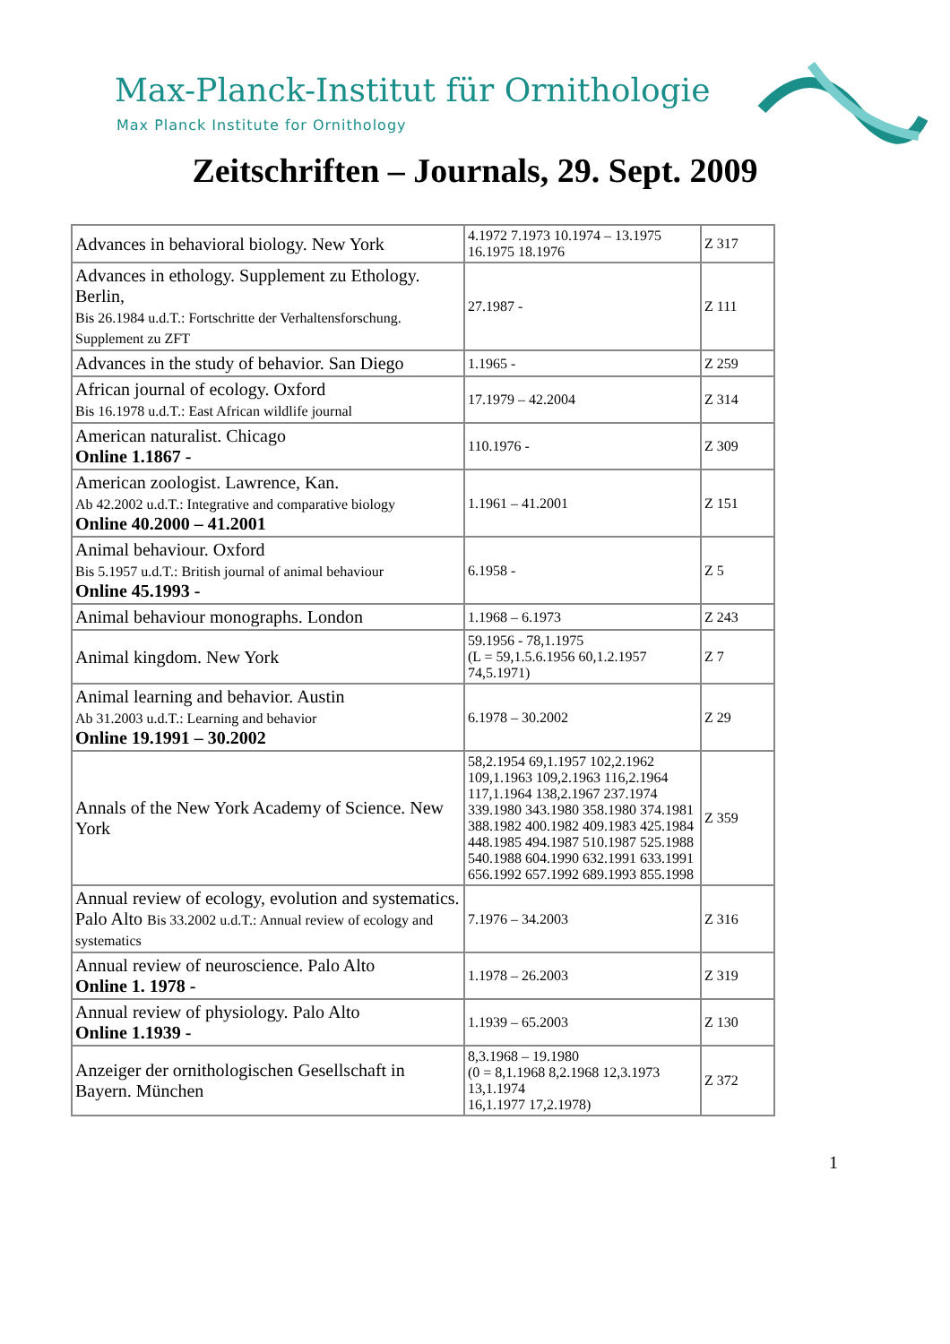Max-Planck-Institut für Ornithologie
Max Planck Institute for Ornithology
Zeitschriften – Journals, 29. Sept. 2009
| Advances in behavioral biology. New York | 4.1972 7.1973 10.1974 – 13.1975 16.1975 18.1976 | Z 317 |
| Advances in ethology. Supplement zu Ethology. Berlin, Bis 26.1984 u.d.T.: Fortschritte der Verhaltensforschung. Supplement zu ZFT | 27.1987 - | Z 111 |
| Advances in the study of behavior. San Diego | 1.1965 - | Z 259 |
| African journal of ecology. Oxford Bis 16.1978 u.d.T.: East African wildlife journal | 17.1979 – 42.2004 | Z 314 |
| American naturalist. Chicago Online 1.1867 - | 110.1976 - | Z 309 |
| American zoologist. Lawrence, Kan. Ab 42.2002 u.d.T.: Integrative and comparative biology Online 40.2000 – 41.2001 | 1.1961 – 41.2001 | Z 151 |
| Animal behaviour. Oxford Bis 5.1957 u.d.T.: British journal of animal behaviour Online 45.1993 - | 6.1958 - | Z 5 |
| Animal behaviour monographs. London | 1.1968 – 6.1973 | Z 243 |
| Animal kingdom. New York | 59.1956 - 78,1.1975 (L = 59,1.5.6.1956 60,1.2.1957 74,5.1971) | Z 7 |
| Animal learning and behavior. Austin Ab 31.2003 u.d.T.: Learning and behavior Online 19.1991 – 30.2002 | 6.1978 – 30.2002 | Z 29 |
| Annals of the New York Academy of Science. New York | 58,2.1954 69,1.1957 102,2.1962 109,1.1963 109,2.1963 116,2.1964 117,1.1964 138,2.1967 237.1974 339.1980 343.1980 358.1980 374.1981 388.1982 400.1982 409.1983 425.1984 448.1985 494.1987 510.1987 525.1988 540.1988 604.1990 632.1991 633.1991 656.1992 657.1992 689.1993 855.1998 | Z 359 |
| Annual review of ecology, evolution and systematics. Palo Alto Bis 33.2002 u.d.T.: Annual review of ecology and systematics | 7.1976 – 34.2003 | Z 316 |
| Annual review of neuroscience. Palo Alto Online 1. 1978 - | 1.1978 – 26.2003 | Z 319 |
| Annual review of physiology. Palo Alto Online 1.1939 - | 1.1939 – 65.2003 | Z 130 |
| Anzeiger der ornithologischen Gesellschaft in Bayern. München | 8,3.1968 – 19.1980 (0 = 8,1.1968 8,2.1968 12,3.1973 13,1.1974 16,1.1977 17,2.1978) | Z 372 |
1